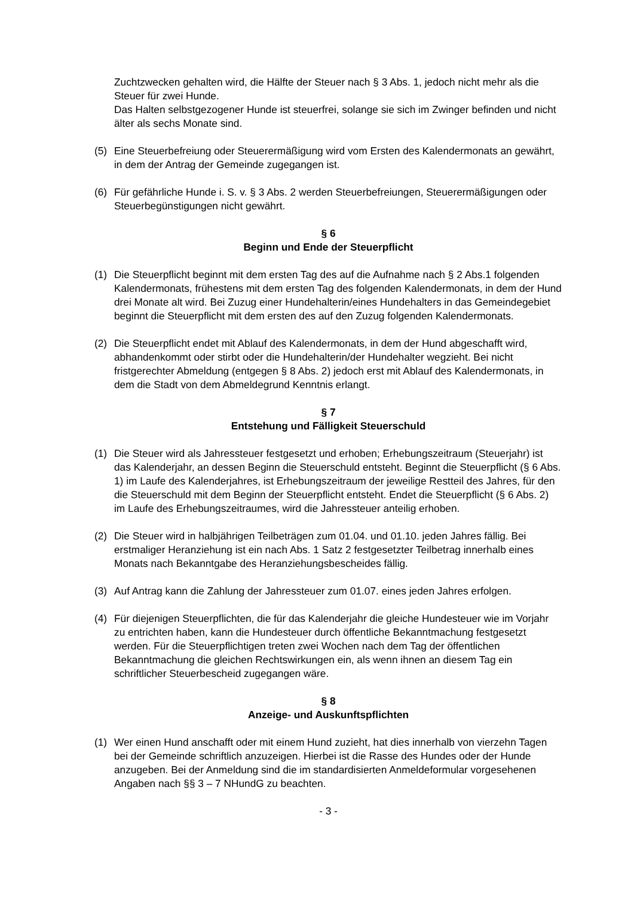Zuchtzwecken gehalten wird, die Hälfte der Steuer nach § 3 Abs. 1, jedoch nicht mehr als die Steuer für zwei Hunde.
Das Halten selbstgezogener Hunde ist steuerfrei, solange sie sich im Zwinger befinden und nicht älter als sechs Monate sind.
(5) Eine Steuerbefreiung oder Steuerermäßigung wird vom Ersten des Kalendermonats an gewährt, in dem der Antrag der Gemeinde zugegangen ist.
(6) Für gefährliche Hunde i. S. v. § 3 Abs. 2 werden Steuerbefreiungen, Steuerermäßigungen oder Steuerbegünstigungen nicht gewährt.
§ 6
Beginn und Ende der Steuerpflicht
(1) Die Steuerpflicht beginnt mit dem ersten Tag des auf die Aufnahme nach § 2 Abs.1 folgenden Kalendermonats, frühestens mit dem ersten Tag des folgenden Kalendermonats, in dem der Hund drei Monate alt wird. Bei Zuzug einer Hundehalterin/eines Hundehalters in das Gemeindegebiet beginnt die Steuerpflicht mit dem ersten des auf den Zuzug folgenden Kalendermonats.
(2) Die Steuerpflicht endet mit Ablauf des Kalendermonats, in dem der Hund abgeschafft wird, abhandenkommt oder stirbt oder die Hundehalterin/der Hundehalter wegzieht. Bei nicht fristgerechter Abmeldung (entgegen § 8 Abs. 2) jedoch erst mit Ablauf des Kalendermonats, in dem die Stadt von dem Abmeldegrund Kenntnis erlangt.
§ 7
Entstehung und Fälligkeit Steuerschuld
(1) Die Steuer wird als Jahressteuer festgesetzt und erhoben; Erhebungszeitraum (Steuerjahr) ist das Kalenderjahr, an dessen Beginn die Steuerschuld entsteht. Beginnt die Steuerpflicht (§ 6 Abs. 1) im Laufe des Kalenderjahres, ist Erhebungszeitraum der jeweilige Restteil des Jahres, für den die Steuerschuld mit dem Beginn der Steuerpflicht entsteht. Endet die Steuerpflicht (§ 6 Abs. 2) im Laufe des Erhebungszeitraumes, wird die Jahressteuer anteilig erhoben.
(2) Die Steuer wird in halbjährigen Teilbeträgen zum 01.04. und 01.10. jeden Jahres fällig. Bei erstmaliger Heranziehung ist ein nach Abs. 1 Satz 2 festgesetzter Teilbetrag innerhalb eines Monats nach Bekanntgabe des Heranziehungsbescheides fällig.
(3) Auf Antrag kann die Zahlung der Jahressteuer zum 01.07. eines jeden Jahres erfolgen.
(4) Für diejenigen Steuerpflichten, die für das Kalenderjahr die gleiche Hundesteuer wie im Vorjahr zu entrichten haben, kann die Hundesteuer durch öffentliche Bekanntmachung festgesetzt werden. Für die Steuerpflichtigen treten zwei Wochen nach dem Tag der öffentlichen Bekanntmachung die gleichen Rechtswirkungen ein, als wenn ihnen an diesem Tag ein schriftlicher Steuerbescheid zugegangen wäre.
§ 8
Anzeige- und Auskunftspflichten
(1) Wer einen Hund anschafft oder mit einem Hund zuzieht, hat dies innerhalb von vierzehn Tagen bei der Gemeinde schriftlich anzuzeigen. Hierbei ist die Rasse des Hundes oder der Hunde anzugeben. Bei der Anmeldung sind die im standardisierten Anmeldeformular vorgesehenen Angaben nach §§ 3 – 7 NHundG zu beachten.
- 3 -